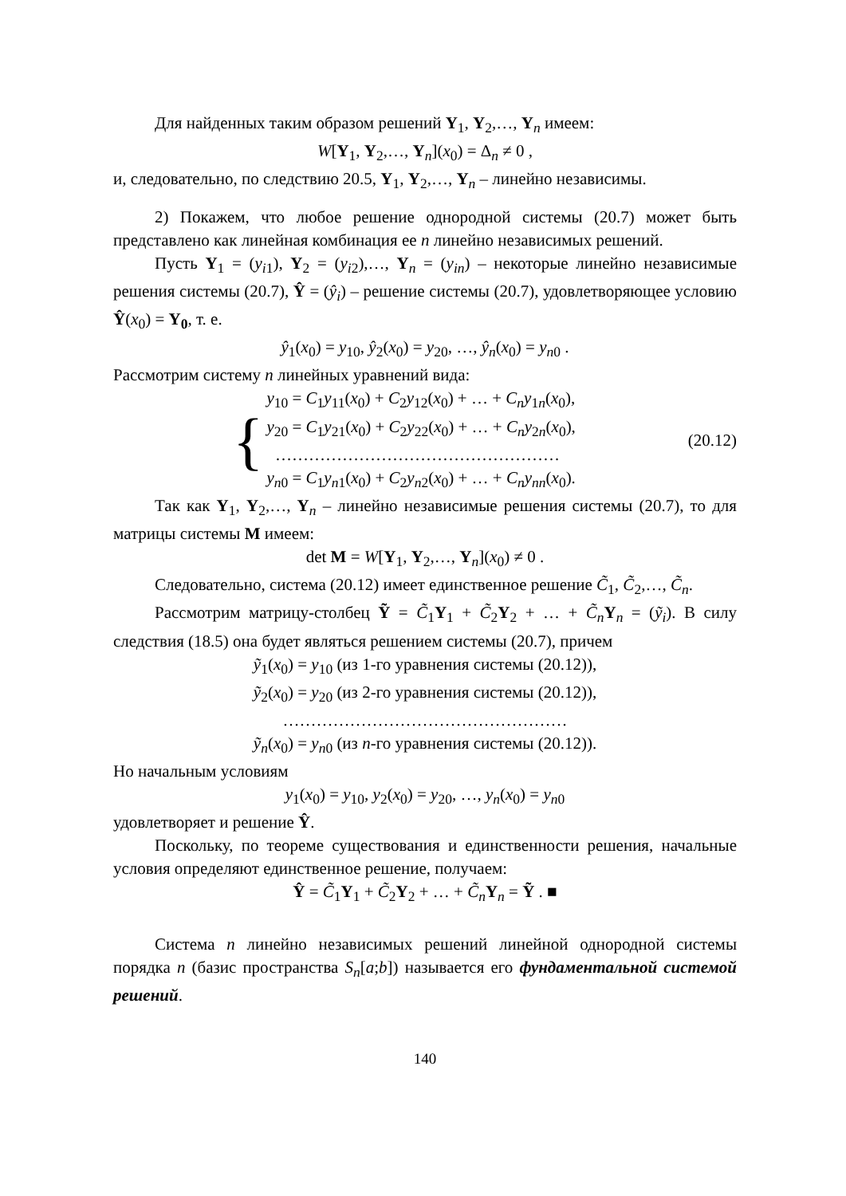Для найденных таким образом решений Y<sub>1</sub>, Y<sub>2</sub>,…, Y<sub>n</sub> имеем:
W[Y<sub>1</sub>, Y<sub>2</sub>,…, Y<sub>n</sub>](x<sub>0</sub>) = Δ<sub>n</sub> ≠ 0 ,
и, следовательно, по следствию 20.5, Y<sub>1</sub>, Y<sub>2</sub>,…, Y<sub>n</sub> – линейно независимы.
2) Покажем, что любое решение однородной системы (20.7) может быть представлено как линейная комбинация ее n линейно независимых решений.
Пусть Y<sub>1</sub> = (y<sub>i1</sub>), Y<sub>2</sub> = (y<sub>i2</sub>),…, Y<sub>n</sub> = (y<sub>in</sub>) – некоторые линейно независимые решения системы (20.7), Ŷ = (ŷ<sub>i</sub>) – решение системы (20.7), удовлетворяющее условию Ŷ(x<sub>0</sub>) = Y<sub>0</sub>, т. е.
ŷ<sub>1</sub>(x<sub>0</sub>) = y<sub>10</sub>, ŷ<sub>2</sub>(x<sub>0</sub>) = y<sub>20</sub>, …, ŷ<sub>n</sub>(x<sub>0</sub>) = y<sub>n0</sub> .
Рассмотрим систему n линейных уравнений вида:
{
y<sub>10</sub> = C<sub>1</sub>y<sub>11</sub>(x<sub>0</sub>) + C<sub>2</sub>y<sub>12</sub>(x<sub>0</sub>) + … + C<sub>n</sub>y<sub>1n</sub>(x<sub>0</sub>),
y<sub>20</sub> = C<sub>1</sub>y<sub>21</sub>(x<sub>0</sub>) + C<sub>2</sub>y<sub>22</sub>(x<sub>0</sub>) + … + C<sub>n</sub>y<sub>2n</sub>(x<sub>0</sub>),
……………………………………………
y<sub>n0</sub> = C<sub>1</sub>y<sub>n1</sub>(x<sub>0</sub>) + C<sub>2</sub>y<sub>n2</sub>(x<sub>0</sub>) + … + C<sub>n</sub>y<sub>nn</sub>(x<sub>0</sub>).
(20.12)
Так как Y<sub>1</sub>, Y<sub>2</sub>,…, Y<sub>n</sub> – линейно независимые решения системы (20.7), то для матрицы системы M имеем:
det M = W[Y<sub>1</sub>, Y<sub>2</sub>,…, Y<sub>n</sub>](x<sub>0</sub>) ≠ 0 .
Следовательно, система (20.12) имеет единственное решение C̃<sub>1</sub>, C̃<sub>2</sub>,…, C̃<sub>n</sub>.
Рассмотрим матрицу-столбец Ỹ = C̃<sub>1</sub>Y<sub>1</sub> + C̃<sub>2</sub>Y<sub>2</sub> + … + C̃<sub>n</sub>Y<sub>n</sub> = (ỹ<sub>i</sub>). В силу следствия (18.5) она будет являться решением системы (20.7), причем
ỹ<sub>1</sub>(x<sub>0</sub>) = y<sub>10</sub> (из 1-го уравнения системы (20.12)),
ỹ<sub>2</sub>(x<sub>0</sub>) = y<sub>20</sub> (из 2-го уравнения системы (20.12)),
……………………………………………
ỹ<sub>n</sub>(x<sub>0</sub>) = y<sub>n0</sub> (из n-го уравнения системы (20.12)).
Но начальным условиям
y<sub>1</sub>(x<sub>0</sub>) = y<sub>10</sub>, y<sub>2</sub>(x<sub>0</sub>) = y<sub>20</sub>, …, y<sub>n</sub>(x<sub>0</sub>) = y<sub>n0</sub>
удовлетворяет и решение Ŷ.
Поскольку, по теореме существования и единственности решения, начальные условия определяют единственное решение, получаем:
Ŷ = C̃<sub>1</sub>Y<sub>1</sub> + C̃<sub>2</sub>Y<sub>2</sub> + … + C̃<sub>n</sub>Y<sub>n</sub> = Ỹ . ■
Система n линейно независимых решений линейной однородной системы порядка n (базис пространства S<sub>n</sub>[a;b]) называется его фундаментальной системой решений.
140